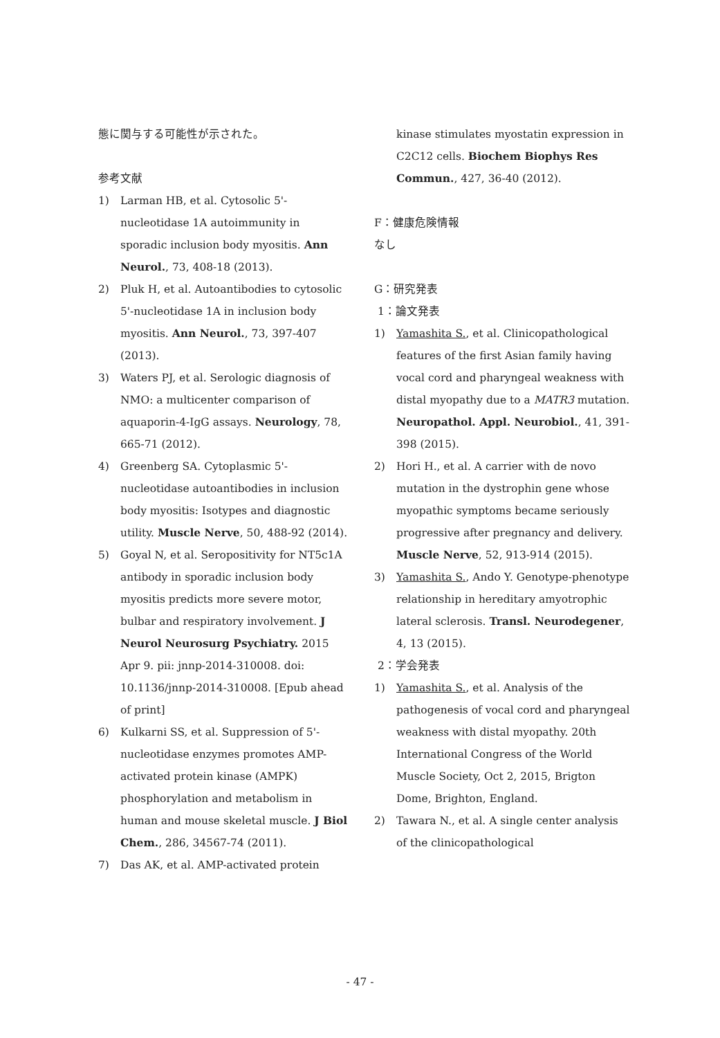態に関与する可能性が示された。
参考文献
1) Larman HB, et al. Cytosolic 5'-nucleotidase 1A autoimmunity in sporadic inclusion body myositis. Ann Neurol., 73, 408-18 (2013).
2) Pluk H, et al. Autoantibodies to cytosolic 5'-nucleotidase 1A in inclusion body myositis. Ann Neurol., 73, 397-407 (2013).
3) Waters PJ, et al. Serologic diagnosis of NMO: a multicenter comparison of aquaporin-4-IgG assays. Neurology, 78, 665-71 (2012).
4) Greenberg SA. Cytoplasmic 5'-nucleotidase autoantibodies in inclusion body myositis: Isotypes and diagnostic utility. Muscle Nerve, 50, 488-92 (2014).
5) Goyal N, et al. Seropositivity for NT5c1A antibody in sporadic inclusion body myositis predicts more severe motor, bulbar and respiratory involvement. J Neurol Neurosurg Psychiatry. 2015 Apr 9. pii: jnnp-2014-310008. doi: 10.1136/jnnp-2014-310008. [Epub ahead of print]
6) Kulkarni SS, et al. Suppression of 5'-nucleotidase enzymes promotes AMP-activated protein kinase (AMPK) phosphorylation and metabolism in human and mouse skeletal muscle. J Biol Chem., 286, 34567-74 (2011).
7) Das AK, et al. AMP-activated protein
kinase stimulates myostatin expression in C2C12 cells. Biochem Biophys Res Commun., 427, 36-40 (2012).
F：健康危険情報
なし
G：研究発表
1：論文発表
1) Yamashita S., et al. Clinicopathological features of the first Asian family having vocal cord and pharyngeal weakness with distal myopathy due to a MATR3 mutation. Neuropathol. Appl. Neurobiol., 41, 391-398 (2015).
2) Hori H., et al. A carrier with de novo mutation in the dystrophin gene whose myopathic symptoms became seriously progressive after pregnancy and delivery. Muscle Nerve, 52, 913-914 (2015).
3) Yamashita S., Ando Y. Genotype-phenotype relationship in hereditary amyotrophic lateral sclerosis. Transl. Neurodegener, 4, 13 (2015).
2：学会発表
1) Yamashita S., et al. Analysis of the pathogenesis of vocal cord and pharyngeal weakness with distal myopathy. 20th International Congress of the World Muscle Society, Oct 2, 2015, Brigton Dome, Brighton, England.
2) Tawara N., et al. A single center analysis of the clinicopathological
- 47 -